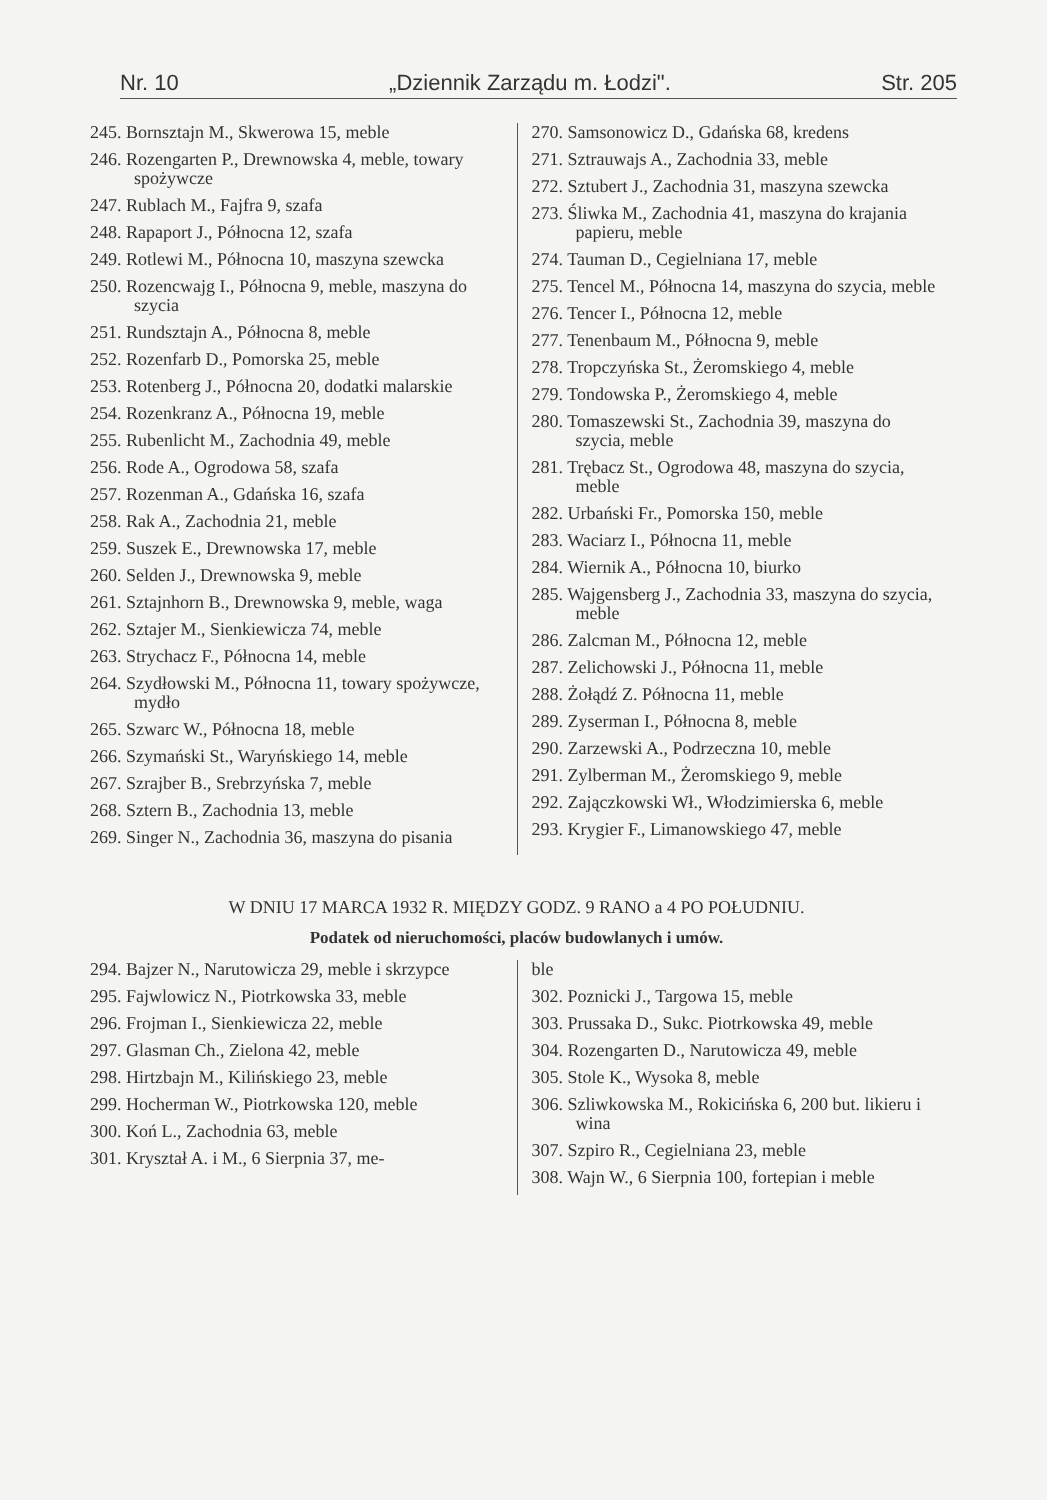Nr. 10 „Dziennik Zarządu m. Łodzi". Str. 205
245. Bornsztajn M., Skwerowa 15, meble
246. Rozengarten P., Drewnowska 4, meble, towary spożywcze
247. Rublach M., Fajfra 9, szafa
248. Rapaport J., Północna 12, szafa
249. Rotlewi M., Północna 10, maszyna szewcka
250. Rozencwajg I., Północna 9, meble, maszyna do szycia
251. Rundsztajn A., Północna 8, meble
252. Rozenfarb D., Pomorska 25, meble
253. Rotenberg J., Północna 20, dodatki malarskie
254. Rozenkranz A., Północna 19, meble
255. Rubenlicht M., Zachodnia 49, meble
256. Rode A., Ogrodowa 58, szafa
257. Rozenman A., Gdańska 16, szafa
258. Rak A., Zachodnia 21, meble
259. Suszek E., Drewnowska 17, meble
260. Selden J., Drewnowska 9, meble
261. Sztajnhorn B., Drewnowska 9, meble, waga
262. Sztajer M., Sienkiewicza 74, meble
263. Strychacz F., Północna 14, meble
264. Szydłowski M., Północna 11, towary spożywcze, mydło
265. Szwarc W., Północna 18, meble
266. Szymański St., Waryńskiego 14, meble
267. Szrajber B., Srebrzyńska 7, meble
268. Sztern B., Zachodnia 13, meble
269. Singer N., Zachodnia 36, maszyna do pisania
270. Samsonowicz D., Gdańska 68, kredens
271. Sztrauwajs A., Zachodnia 33, meble
272. Sztubert J., Zachodnia 31, maszyna szewcka
273. Śliwka M., Zachodnia 41, maszyna do krajania papieru, meble
274. Tauman D., Cegielniana 17, meble
275. Tencel M., Północna 14, maszyna do szycia, meble
276. Tencer I., Północna 12, meble
277. Tenenbaum M., Północna 9, meble
278. Tropczyńska St., Żeromskiego 4, meble
279. Tondowska P., Żeromskiego 4, meble
280. Tomaszewski St., Zachodnia 39, maszyna do szycia, meble
281. Trębacz St., Ogrodowa 48, maszyna do szycia, meble
282. Urbański Fr., Pomorska 150, meble
283. Waciarz I., Północna 11, meble
284. Wiernik A., Północna 10, biurko
285. Wajgensberg J., Zachodnia 33, maszyna do szycia, meble
286. Zalcman M., Północna 12, meble
287. Zelichowski J., Północna 11, meble
288. Żołądź Z. Północna 11, meble
289. Zyserman I., Północna 8, meble
290. Zarzewski A., Podrzeczna 10, meble
291. Zylberman M., Żeromskiego 9, meble
292. Zajączkowski Wł., Włodzimierska 6, meble
293. Krygier F., Limanowskiego 47, meble
W DNIU 17 MARCA 1932 R. MIĘDZY GODZ. 9 RANO a 4 PO POŁUDNIU.
Podatek od nieruchomości, placów budowlanych i umów.
294. Bajzer N., Narutowicza 29, meble i skrzypce
295. Fajwlowicz N., Piotrkowska 33, meble
296. Frojman I., Sienkiewicza 22, meble
297. Glasman Ch., Zielona 42, meble
298. Hirtzbajn M., Kilińskiego 23, meble
299. Hocherman W., Piotrkowska 120, meble
300. Koń L., Zachodnia 63, meble
301. Kryształ A. i M., 6 Sierpnia 37, me-
ble
302. Poznicki J., Targowa 15, meble
303. Prussaka D., Sukc. Piotrkowska 49, meble
304. Rozengarten D., Narutowicza 49, meble
305. Stole K., Wysoka 8, meble
306. Szliwkowska M., Rokicińska 6, 200 but. likieru i wina
307. Szpiro R., Cegielniana 23, meble
308. Wajn W., 6 Sierpnia 100, fortepian i meble